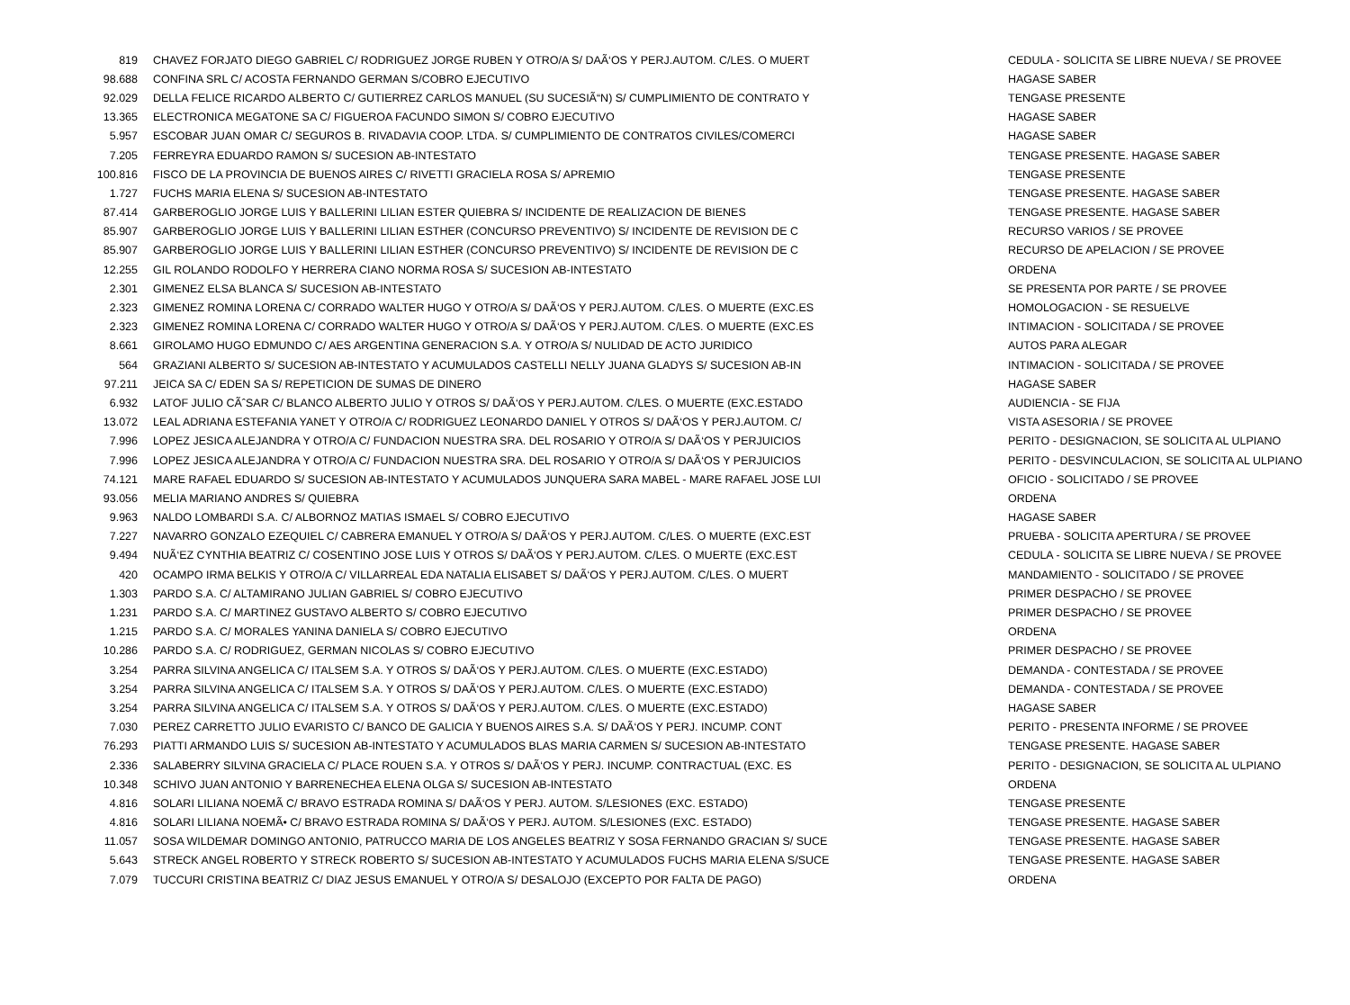| 819 | CHAVEZ FORJATO DIEGO GABRIEL C/ RODRIGUEZ JORGE RUBEN Y OTRO/A S/ DAÃ‘OS Y PERJ.AUTOM. C/LES. O MUERT | CEDULA - SOLICITA SE LIBRE NUEVA / SE PROVEE |
| 98.688 | CONFINA SRL C/ ACOSTA FERNANDO GERMAN S/COBRO EJECUTIVO | HAGASE SABER |
| 92.029 | DELLA FELICE RICARDO ALBERTO C/ GUTIERREZ CARLOS MANUEL (SU SUCESIÃ“N) S/ CUMPLIMIENTO DE CONTRATO Y | TENGASE PRESENTE |
| 13.365 | ELECTRONICA MEGATONE SA C/ FIGUEROA FACUNDO SIMON S/ COBRO EJECUTIVO | HAGASE SABER |
| 5.957 | ESCOBAR JUAN OMAR C/ SEGUROS B. RIVADAVIA COOP. LTDA. S/ CUMPLIMIENTO DE CONTRATOS CIVILES/COMERCI | HAGASE SABER |
| 7.205 | FERREYRA EDUARDO RAMON S/ SUCESION AB-INTESTATO | TENGASE PRESENTE. HAGASE SABER |
| 100.816 | FISCO DE LA PROVINCIA DE BUENOS AIRES C/ RIVETTI GRACIELA ROSA S/ APREMIO | TENGASE PRESENTE |
| 1.727 | FUCHS MARIA ELENA S/ SUCESION AB-INTESTATO | TENGASE PRESENTE. HAGASE SABER |
| 87.414 | GARBEROGLIO JORGE LUIS Y BALLERINI LILIAN ESTER QUIEBRA S/ INCIDENTE DE REALIZACION DE BIENES | TENGASE PRESENTE. HAGASE SABER |
| 85.907 | GARBEROGLIO JORGE LUIS Y BALLERINI LILIAN ESTHER (CONCURSO PREVENTIVO) S/ INCIDENTE DE REVISION DE C | RECURSO VARIOS / SE PROVEE |
| 85.907 | GARBEROGLIO JORGE LUIS Y BALLERINI LILIAN ESTHER (CONCURSO PREVENTIVO) S/ INCIDENTE DE REVISION DE C | RECURSO DE APELACION / SE PROVEE |
| 12.255 | GIL ROLANDO RODOLFO Y HERRERA CIANO NORMA ROSA S/ SUCESION AB-INTESTATO | ORDENA |
| 2.301 | GIMENEZ ELSA BLANCA S/ SUCESION AB-INTESTATO | SE PRESENTA POR PARTE / SE PROVEE |
| 2.323 | GIMENEZ ROMINA LORENA C/ CORRADO WALTER HUGO Y OTRO/A S/ DAÃ‘OS Y PERJ.AUTOM. C/LES. O MUERTE (EXC.ES | HOMOLOGACION - SE RESUELVE |
| 2.323 | GIMENEZ ROMINA LORENA C/ CORRADO WALTER HUGO Y OTRO/A S/ DAÃ‘OS Y PERJ.AUTOM. C/LES. O MUERTE (EXC.ES | INTIMACION - SOLICITADA / SE PROVEE |
| 8.661 | GIROLAMO HUGO EDMUNDO C/ AES ARGENTINA GENERACION S.A. Y OTRO/A S/ NULIDAD DE ACTO JURIDICO | AUTOS PARA ALEGAR |
| 564 | GRAZIANI ALBERTO S/ SUCESION AB-INTESTATO Y ACUMULADOS CASTELLI NELLY JUANA GLADYS S/ SUCESION AB-IN | INTIMACION - SOLICITADA / SE PROVEE |
| 97.211 | JEICA SA C/ EDEN SA S/ REPETICION DE SUMAS DE DINERO | HAGASE SABER |
| 6.932 | LATOF JULIO CÃˆSAR C/ BLANCO ALBERTO JULIO Y OTROS S/ DAÃ‘OS Y PERJ.AUTOM. C/LES. O MUERTE (EXC.ESTADO | AUDIENCIA - SE FIJA |
| 13.072 | LEAL ADRIANA ESTEFANIA YANET Y OTRO/A C/ RODRIGUEZ LEONARDO DANIEL Y OTROS S/ DAÃ‘OS Y PERJ.AUTOM. C/ | VISTA ASESORIA / SE PROVEE |
| 7.996 | LOPEZ JESICA ALEJANDRA Y OTRO/A C/ FUNDACION NUESTRA SRA. DEL ROSARIO Y OTRO/A S/ DAÃ‘OS Y PERJUICIOS | PERITO - DESIGNACION, SE SOLICITA AL ULPIANO |
| 7.996 | LOPEZ JESICA ALEJANDRA Y OTRO/A C/ FUNDACION NUESTRA SRA. DEL ROSARIO Y OTRO/A S/ DAÃ‘OS Y PERJUICIOS | PERITO - DESVINCULACION, SE SOLICITA AL ULPIANO |
| 74.121 | MARE RAFAEL EDUARDO S/ SUCESION AB-INTESTATO Y ACUMULADOS JUNQUERA SARA MABEL - MARE RAFAEL JOSE LUI | OFICIO - SOLICITADO / SE PROVEE |
| 93.056 | MELIA MARIANO ANDRES S/ QUIEBRA | ORDENA |
| 9.963 | NALDO LOMBARDI S.A. C/ ALBORNOZ MATIAS ISMAEL S/ COBRO EJECUTIVO | HAGASE SABER |
| 7.227 | NAVARRO GONZALO EZEQUIEL C/ CABRERA EMANUEL Y OTRO/A S/ DAÃ‘OS Y PERJ.AUTOM. C/LES. O MUERTE (EXC.EST | PRUEBA - SOLICITA APERTURA / SE PROVEE |
| 9.494 | NUÃ‘EZ CYNTHIA BEATRIZ C/ COSENTINO JOSE LUIS Y OTROS S/ DAÃ‘OS Y PERJ.AUTOM. C/LES. O MUERTE (EXC.EST | CEDULA - SOLICITA SE LIBRE NUEVA / SE PROVEE |
| 420 | OCAMPO IRMA BELKIS Y OTRO/A C/ VILLARREAL EDA NATALIA ELISABET S/ DAÃ‘OS Y PERJ.AUTOM. C/LES. O MUERT | MANDAMIENTO - SOLICITADO / SE PROVEE |
| 1.303 | PARDO S.A. C/ ALTAMIRANO JULIAN GABRIEL S/ COBRO EJECUTIVO | PRIMER DESPACHO / SE PROVEE |
| 1.231 | PARDO S.A. C/ MARTINEZ GUSTAVO ALBERTO S/ COBRO EJECUTIVO | PRIMER DESPACHO / SE PROVEE |
| 1.215 | PARDO S.A. C/ MORALES YANINA DANIELA S/ COBRO EJECUTIVO | ORDENA |
| 10.286 | PARDO S.A. C/ RODRIGUEZ, GERMAN NICOLAS S/ COBRO EJECUTIVO | PRIMER DESPACHO / SE PROVEE |
| 3.254 | PARRA SILVINA ANGELICA C/ ITALSEM S.A. Y OTROS S/ DAÃ‘OS Y PERJ.AUTOM. C/LES. O MUERTE (EXC.ESTADO) | DEMANDA - CONTESTADA / SE PROVEE |
| 3.254 | PARRA SILVINA ANGELICA C/ ITALSEM S.A. Y OTROS S/ DAÃ‘OS Y PERJ.AUTOM. C/LES. O MUERTE (EXC.ESTADO) | DEMANDA - CONTESTADA / SE PROVEE |
| 3.254 | PARRA SILVINA ANGELICA C/ ITALSEM S.A. Y OTROS S/ DAÃ‘OS Y PERJ.AUTOM. C/LES. O MUERTE (EXC.ESTADO) | HAGASE SABER |
| 7.030 | PEREZ CARRETTO JULIO EVARISTO C/ BANCO DE GALICIA Y BUENOS AIRES S.A. S/ DAÃ‘OS Y PERJ. INCUMP. CONT | PERITO - PRESENTA INFORME / SE PROVEE |
| 76.293 | PIATTI ARMANDO LUIS S/ SUCESION AB-INTESTATO Y ACUMULADOS BLAS MARIA CARMEN S/ SUCESION AB-INTESTATO | TENGASE PRESENTE. HAGASE SABER |
| 2.336 | SALABERRY SILVINA GRACIELA C/ PLACE ROUEN S.A. Y OTROS S/ DAÃ‘OS Y PERJ. INCUMP. CONTRACTUAL (EXC. ES | PERITO - DESIGNACION, SE SOLICITA AL ULPIANO |
| 10.348 | SCHIVO JUAN ANTONIO Y BARRENECHEA ELENA OLGA S/ SUCESION AB-INTESTATO | ORDENA |
| 4.816 | SOLARI LILIANA NOEMÃ C/ BRAVO ESTRADA ROMINA S/ DAÃ‘OS Y PERJ. AUTOM. S/LESIONES (EXC. ESTADO) | TENGASE PRESENTE |
| 4.816 | SOLARI LILIANA NOEMÃ• C/ BRAVO ESTRADA ROMINA S/ DAÃ‘OS Y PERJ. AUTOM. S/LESIONES (EXC. ESTADO) | TENGASE PRESENTE. HAGASE SABER |
| 11.057 | SOSA WILDEMAR DOMINGO ANTONIO, PATRUCCO MARIA DE LOS ANGELES BEATRIZ Y SOSA FERNANDO GRACIAN S/ SUCE | TENGASE PRESENTE. HAGASE SABER |
| 5.643 | STRECK ANGEL ROBERTO Y STRECK ROBERTO S/ SUCESION AB-INTESTATO Y ACUMULADOS FUCHS MARIA ELENA S/SUCE | TENGASE PRESENTE. HAGASE SABER |
| 7.079 | TUCCURI CRISTINA BEATRIZ C/ DIAZ JESUS EMANUEL Y OTRO/A S/ DESALOJO (EXCEPTO POR FALTA DE PAGO) | ORDENA |